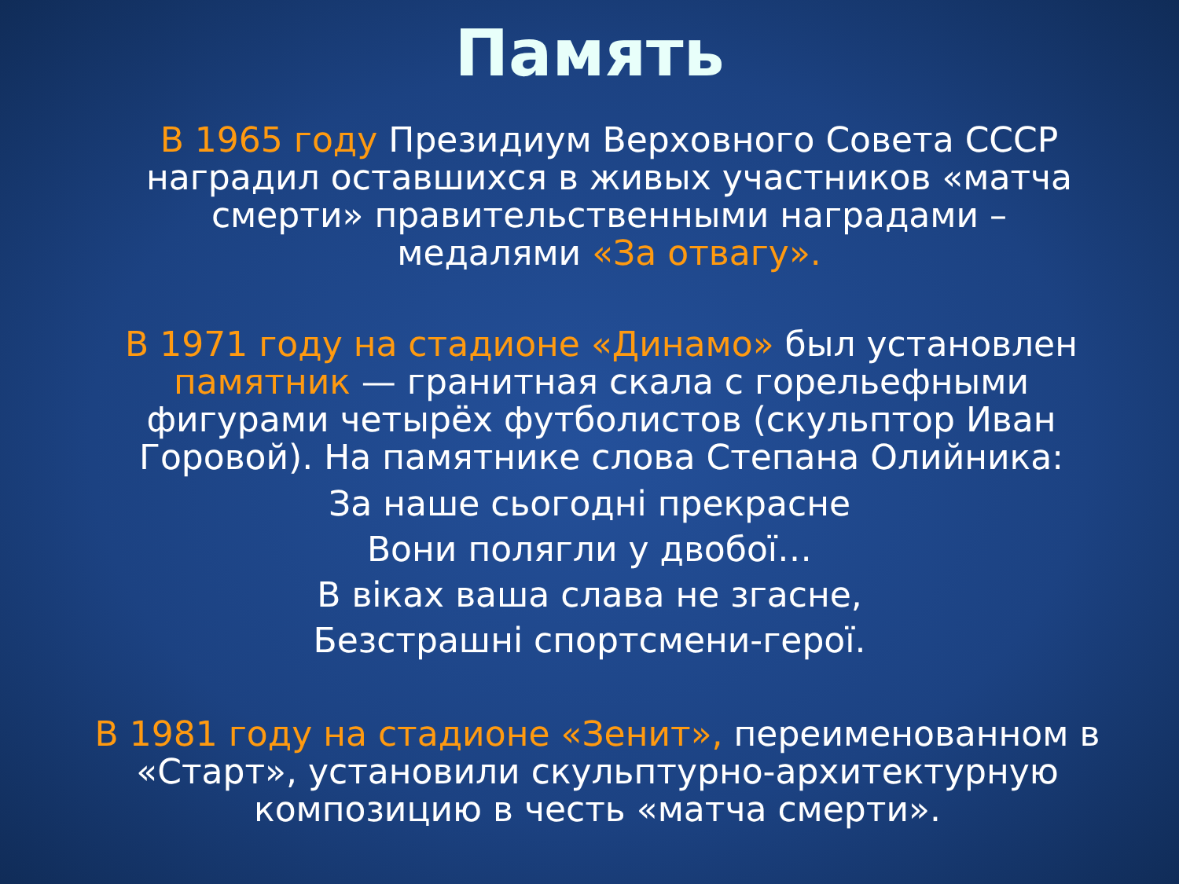Память
В 1965 году Президиум Верховного Совета СССР наградил оставшихся в живых участников «матча смерти» правительственными наградами – медалями «За отвагу».
В 1971 году на стадионе «Динамо» был установлен памятник — гранитная скала с горельефными фигурами четырёх футболистов (скульптор Иван Горовой). На памятнике слова Степана Олийника:
За наше сьогодні прекрасне
Вони полягли у двобої…
В віках ваша слава не згасне,
Безстрашні спортсмени-герої.
В 1981 году на стадионе «Зенит», переименованном в «Старт», установили скульптурно-архитектурную композицию в честь «матча смерти».